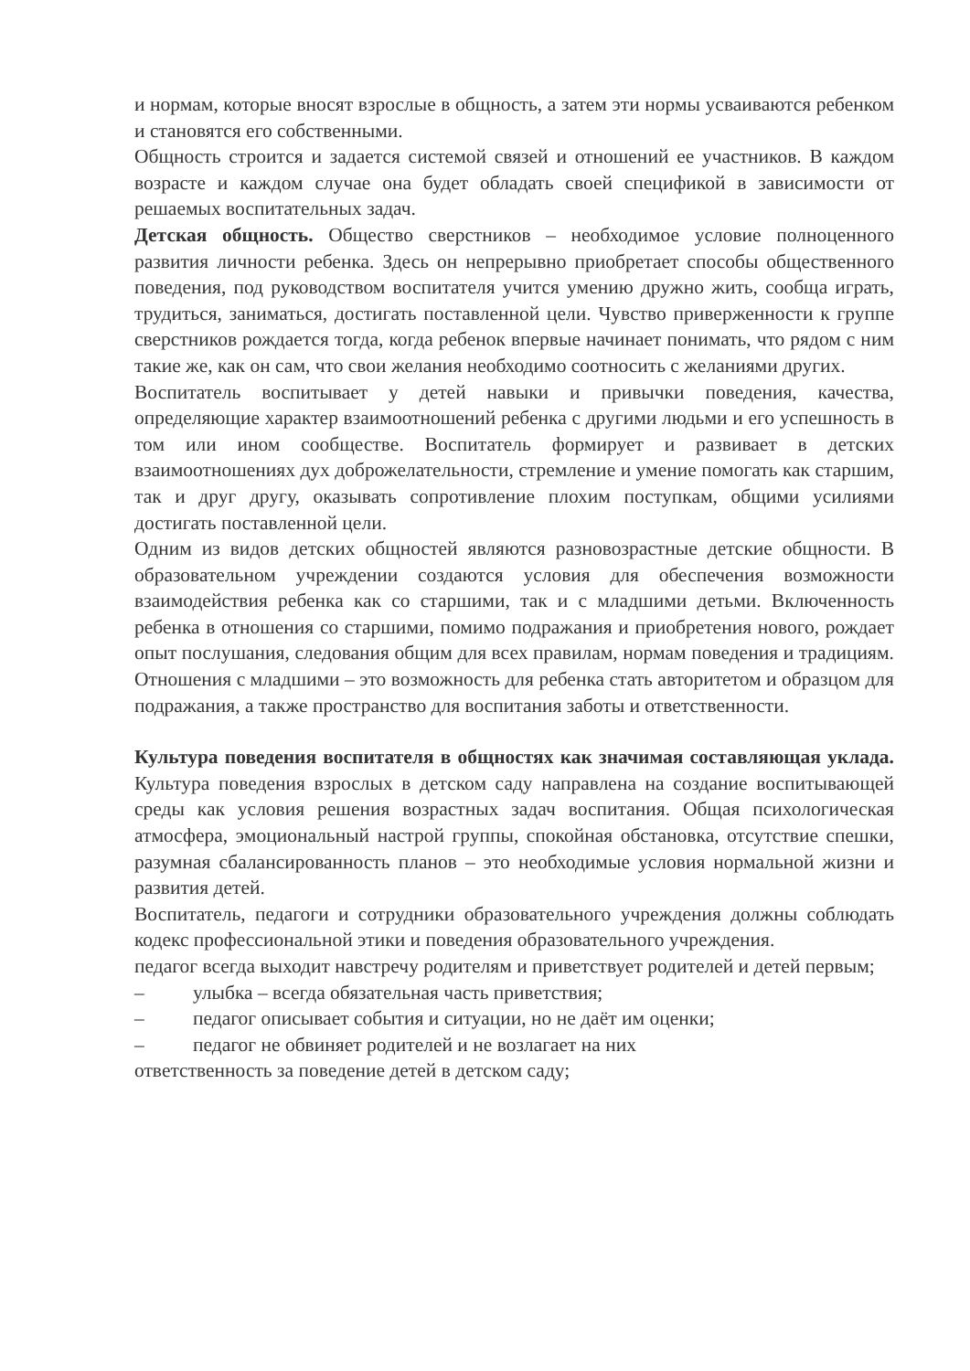и нормам, которые вносят взрослые в общность, а затем эти нормы усваиваются ребенком и становятся его собственными.
Общность строится и задается системой связей и отношений ее участников. В каждом возрасте и каждом случае она будет обладать своей спецификой в зависимости от решаемых воспитательных задач.
Детская общность. Общество сверстников – необходимое условие полноценного развития личности ребенка. Здесь он непрерывно приобретает способы общественного поведения, под руководством воспитателя учится умению дружно жить, сообща играть, трудиться, заниматься, достигать поставленной цели. Чувство приверженности к группе сверстников рождается тогда, когда ребенок впервые начинает понимать, что рядом с ним такие же, как он сам, что свои желания необходимо соотносить с желаниями других.
Воспитатель воспитывает у детей навыки и привычки поведения, качества, определяющие характер взаимоотношений ребенка с другими людьми и его успешность в том или ином сообществе. Воспитатель формирует и развивает в детских взаимоотношениях дух доброжелательности, стремление и умение помогать как старшим, так и друг другу, оказывать сопротивление плохим поступкам, общими усилиями достигать поставленной цели.
Одним из видов детских общностей являются разновозрастные детские общности. В образовательном учреждении создаются условия для обеспечения возможности взаимодействия ребенка как со старшими, так и с младшими детьми. Включенность ребенка в отношения со старшими, помимо подражания и приобретения нового, рождает опыт послушания, следования общим для всех правилам, нормам поведения и традициям. Отношения с младшими – это возможность для ребенка стать авторитетом и образцом для подражания, а также пространство для воспитания заботы и ответственности.
Культура поведения воспитателя в общностях как значимая составляющая уклада. Культура поведения взрослых в детском саду направлена на создание воспитывающей среды как условия решения возрастных задач воспитания. Общая психологическая атмосфера, эмоциональный настрой группы, спокойная обстановка, отсутствие спешки, разумная сбалансированность планов – это необходимые условия нормальной жизни и развития детей.
Воспитатель, педагоги и сотрудники образовательного учреждения должны соблюдать кодекс профессиональной этики и поведения образовательного учреждения.
педагог всегда выходит навстречу родителям и приветствует родителей и детей первым;
– улыбка – всегда обязательная часть приветствия;
– педагог описывает события и ситуации, но не даёт им оценки;
– педагог не обвиняет родителей и не возлагает на них
ответственность за поведение детей в детском саду;